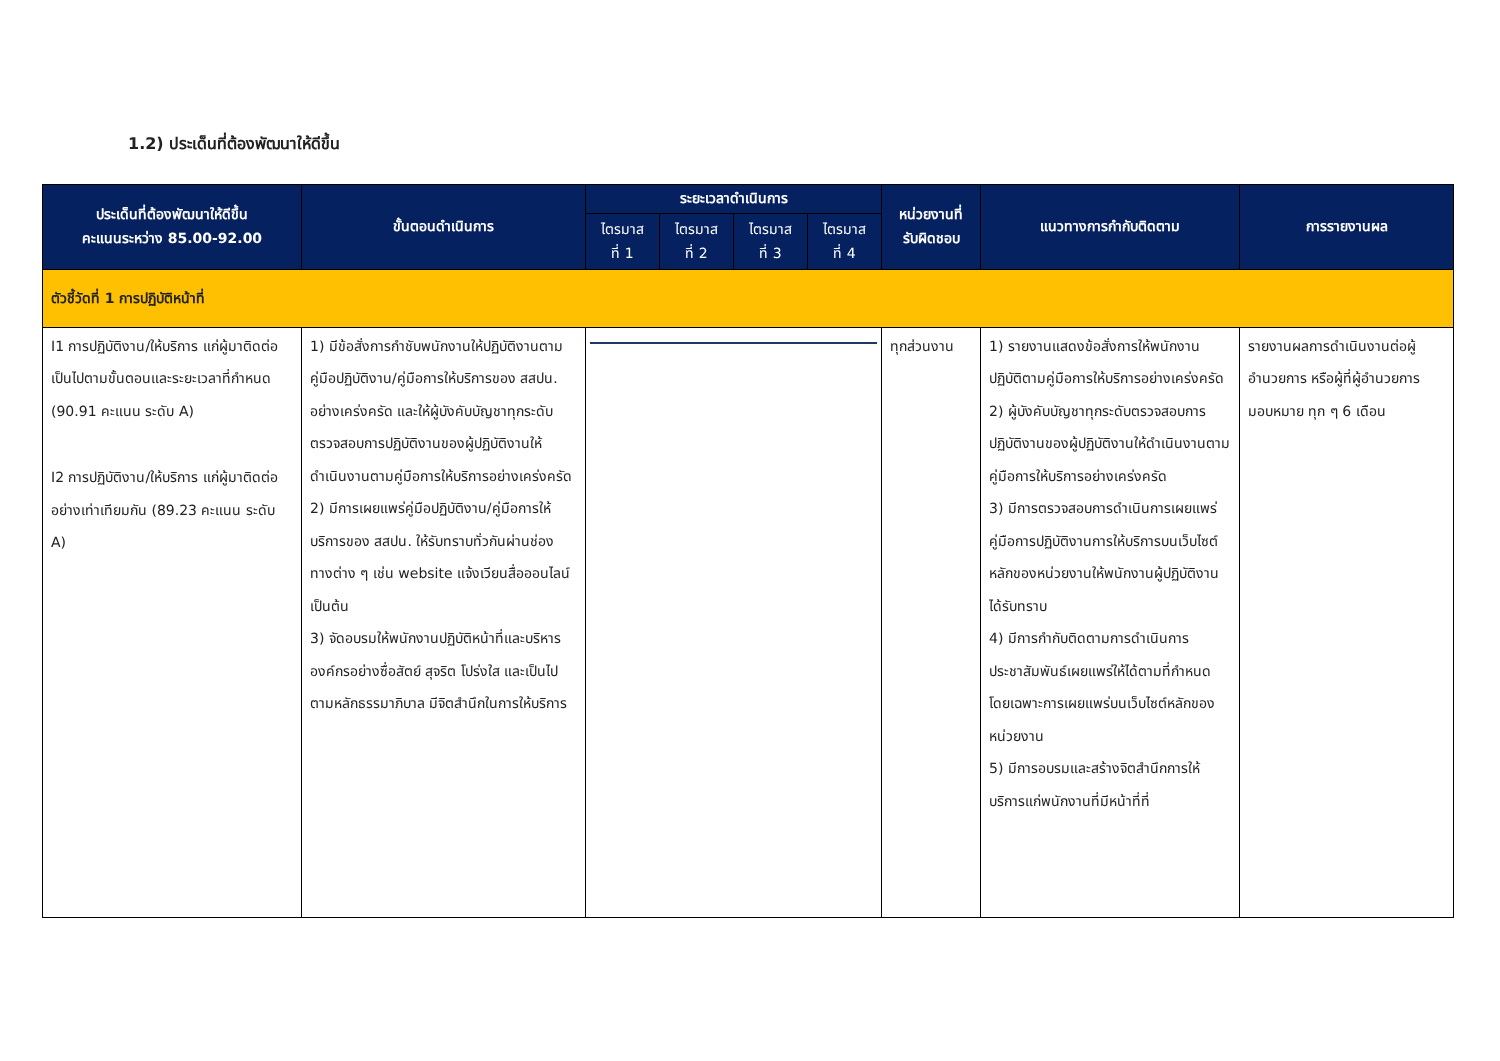1.2) ประเด็นที่ต้องพัฒนาให้ดีขึ้น
| ประเด็นที่ต้องพัฒนาให้ดีขึ้น คะแนนระหว่าง 85.00-92.00 | ขั้นตอนดำเนินการ | ระยะเวลาดำเนินการ | | | | หน่วยงานที่ รับผิดชอบ | แนวทางการกำกับติดตาม | การรายงานผล |
| --- | --- | --- | --- | --- | --- | --- | --- | --- |
| | | ไตรมาส ที่ 1 | ไตรมาส ที่ 2 | ไตรมาส ที่ 3 | ไตรมาส ที่ 4 | | | |
| ตัวชี้วัดที่ 1 การปฏิบัติหน้าที่ | | | | | | | | |
| I1 การปฏิบัติงาน/ให้บริการ แก่ผู้มาติดต่อ เป็นไปตามขั้นตอนและระยะเวลาที่กำหนด (90.91 คะแนน ระดับ A) I2 การปฏิบัติงาน/ให้บริการ แก่ผู้มาติดต่ออย่างเท่าเทียมกัน (89.23 คะแนน ระดับ A) | 1) มีข้อสั่งการกำชับพนักงานให้ปฏิบัติงานตามคู่มือปฏิบัติงาน/คู่มือการให้บริการของ สสปน. อย่างเคร่งครัด และให้ผู้บังคับบัญชาทุกระดับตรวจสอบการปฏิบัติงานของผู้ปฏิบัติงานให้ดำเนินงานตามคู่มือการให้บริการอย่างเคร่งครัด 2) มีการเผยแพร่คู่มือปฏิบัติงาน/คู่มือการให้บริการของ สสปน. ให้รับทราบทั่วกันผ่านช่องทางต่าง ๆ เช่น website แจ้งเวียนสื่อออนไลน์ เป็นต้น 3) จัดอบรมให้พนักงานปฏิบัติหน้าที่และบริหารองค์กรอย่างซื่อสัตย์ สุจริต โปร่งใส และเป็นไปตามหลักธรรมาภิบาล มีจิตสำนึกในการให้บริการ | | | | | ทุกส่วนงาน | 1) รายงานแสดงข้อสั่งการให้พนักงานปฏิบัติตามคู่มือการให้บริการอย่างเคร่งครัด 2) ผู้บังคับบัญชาทุกระดับตรวจสอบการปฏิบัติงานของผู้ปฏิบัติงานให้ดำเนินงานตามคู่มือการให้บริการอย่างเคร่งครัด 3) มีการตรวจสอบการดำเนินการเผยแพร่คู่มือการปฏิบัติงานการให้บริการบนเว็บไซต์หลักของหน่วยงานให้พนักงานผู้ปฏิบัติงานได้รับทราบ 4) มีการกำกับติดตามการดำเนินการประชาสัมพันธ์เผยแพร่ให้ได้ตามที่กำหนด โดยเฉพาะการเผยแพร่บนเว็บไซต์หลักของหน่วยงาน 5) มีการอบรมและสร้างจิตสำนึกการให้บริการแก่พนักงานที่มีหน้าที่ที่ | รายงานผลการดำเนินงานต่อผู้อำนวยการ หรือผู้ที่ผู้อำนวยการมอบหมาย ทุก ๆ 6 เดือน |